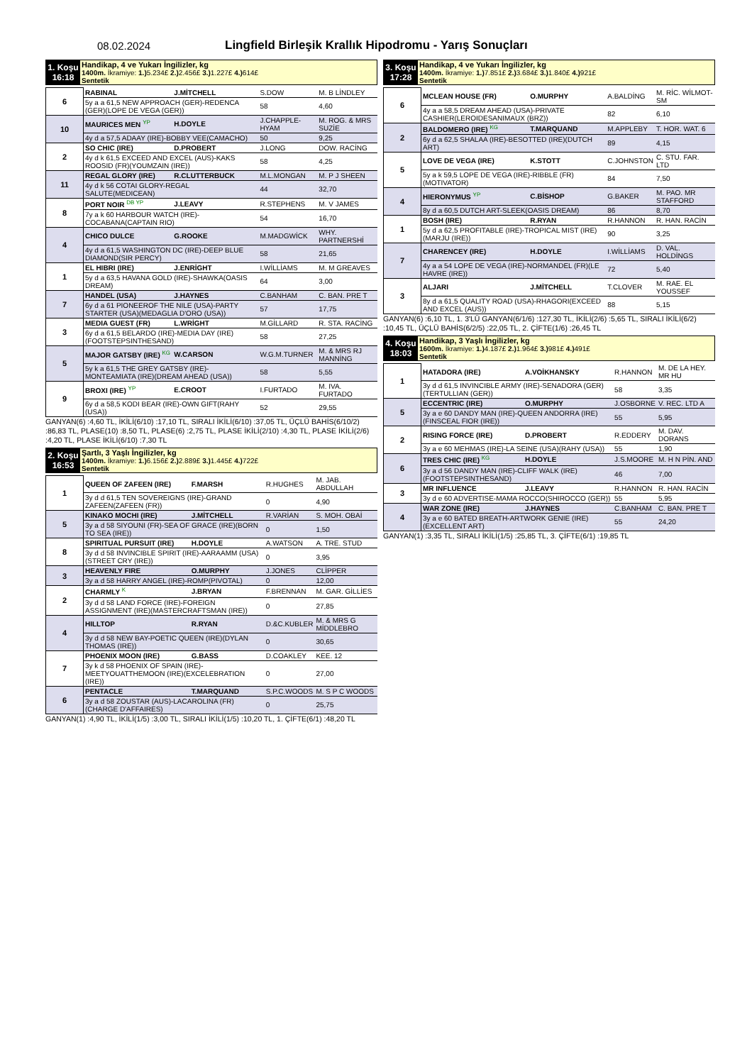08.02.2024
Lingfield Birleşik Krallık Hipodromu - Yarış Sonuçları
1. Koşu
16:18
Handikap, 4 ve Yukarı İngilizler, kg
1400m. İkramiye: 1.) 5.234£ 2.) 2.456£ 3.) 1.227£ 4.) 614£
Sentetik
| 6 | RABINAL | J.MİTCHELL | S.DOW | M. B LİNDLEY |
| | 5y a a 61,5 NEW APPROACH (GER)-REDENCA (GER)(LOPE DE VEGA (GER)) | | 58 | 4,60 |
| 10 | MAURICES MEN YP | H.DOYLE | J.CHAPPLE-HYAM | M. ROG. & MRS SUZİE |
| | 4y d a 57,5 ADAAY (IRE)-BOBBY VEE(CAMACHO) | | 50 | 9,25 |
| 2 | SO CHIC (IRE) | D.PROBERT | J.LONG | DOW. RACİNG |
| | 4y d k 61,5 EXCEED AND EXCEL (AUS)-KAKS ROOSID (FR)(YOUMZAIN (IRE)) | | 58 | 4,25 |
| 11 | REGAL GLORY (IRE) | R.CLUTTERBUCK | M.L.MONGAN | M. P J SHEEN |
| | 4y d k 56 COTAI GLORY-REGAL SALUTE(MEDICEAN) | | 44 | 32,70 |
| 8 | PORT NOIR DB YP | J.LEAVY | R.STEPHENS | M. V JAMES |
| | 7y a k 60 HARBOUR WATCH (IRE)-COCABANA(CAPTAIN RIO) | | 54 | 16,70 |
| 4 | CHICO DULCE | G.ROOKE | M.MADGWİCK | WHY. PARTNERSHİ |
| | 4y d a 61,5 WASHINGTON DC (IRE)-DEEP BLUE DIAMOND(SIR PERCY) | | 58 | 21,65 |
| 1 | EL HIBRI (IRE) | J.ENRİGHT | I.WİLLİAMS | M. M GREAVES |
| | 5y d a 63,5 HAVANA GOLD (IRE)-SHAWKA(OASIS DREAM) | | 64 | 3,00 |
| 7 | HANDEL (USA) | J.HAYNES | C.BANHAM | C. BAN. PRE T |
| | 6y d a 61 PIONEEROF THE NILE (USA)-PARTY STARTER (USA)(MEDAGLIA D'ORO (USA)) | | 57 | 17,75 |
| 3 | MEDIA GUEST (FR) | L.WRİGHT | M.GİLLARD | R. STA. RACİNG |
| | 6y d a 61,5 BELARDO (IRE)-MEDIA DAY (IRE)(FOOTSTEPSINTHESAND) | | 58 | 27,25 |
| 5 | MAJOR GATSBY (IRE) KG | W.CARSON | W.G.M.TURNER | M. & MRS RJ MANNİNG |
| | 5y k a 61,5 THE GREY GATSBY (IRE)-MONTEAMIATA (IRE)(DREAM AHEAD (USA)) | | 58 | 5,55 |
| 9 | BROXI (IRE) YP | E.CROOT | I.FURTADO | M. IVA. FURTADO |
| | 6y d a 58,5 KODI BEAR (IRE)-OWN GIFT(RAHY (USA)) | | 52 | 29,55 |
GANYAN(6) :4,60 TL, İKİLİ(6/10) :17,10 TL, SIRALI İKİLİ(6/10) :37,05 TL, ÜÇLÜ BAHİS(6/10/2) :86,83 TL, PLASE(10) :8,50 TL, PLASE(6) :2,75 TL, PLASE İKİLİ(2/10) :4,30 TL, PLASE İKİLİ(2/6) :4,20 TL, PLASE İKİLİ(6/10) :7,30 TL
2. Koşu
16:53
Şartlı, 3 Yaşlı İngilizler, kg
1400m. İkramiye: 1.) 6.156£ 2.) 2.889£ 3.) 1.445£ 4.) 722£
Sentetik
| 1 | QUEEN OF ZAFEEN (IRE) | F.MARSH | R.HUGHES | M. JAB. ABDULLAH |
| | 3y d d 61,5 TEN SOVEREIGNS (IRE)-GRAND ZAFEEN(ZAFEEN (FR)) | | 0 | 4,90 |
| 5 | KINAKO MOCHI (IRE) | J.MİTCHELL | R.VARİAN | S. MOH. OBAİ |
| | 3y a d 58 SIYOUNI (FR)-SEA OF GRACE (IRE)(BORN TO SEA (IRE)) | | 0 | 1,50 |
| 8 | SPIRITUAL PURSUIT (IRE) | H.DOYLE | A.WATSON | A. TRE. STUD |
| | 3y d d 58 INVINCIBLE SPIRIT (IRE)-AARAAMM (USA)(STREET CRY (IRE)) | | 0 | 3,95 |
| 3 | HEAVENLY FIRE | O.MURPHY | J.JONES | CLİPPER |
| | 3y a d 58 HARRY ANGEL (IRE)-ROMP(PIVOTAL) | | 0 | 12,00 |
| 2 | CHARMLY K | J.BRYAN | F.BRENNAN | M. GAR. GİLLİES |
| | 3y d d 58 LAND FORCE (IRE)-FOREIGN ASSIGNMENT (IRE)(MASTERCRAFTSMAN (IRE)) | | 0 | 27,85 |
| 4 | HILLTOP | R.RYAN | D.&C.KUBLER | M. & MRS G MİDDLEBRO |
| | 3y d d 58 NEW BAY-POETIC QUEEN (IRE)(DYLAN THOMAS (IRE)) | | 0 | 30,65 |
| 7 | PHOENIX MOON (IRE) | G.BASS | D.COAKLEY | KEE. 12 |
| | 3y k d 58 PHOENIX OF SPAIN (IRE)-MEETYOUATTHEMOON (IRE)(EXCELEBRATION (IRE)) | | 0 | 27,00 |
| 6 | PENTACLE | T.MARQUAND | S.P.C.WOODS | M. S P C WOODS |
| | 3y a d 58 ZOUSTAR (AUS)-LACAROLINA (FR)(CHARGE D'AFFAIRES) | | 0 | 25,75 |
GANYAN(1) :4,90 TL, İKİLİ(1/5) :3,00 TL, SIRALI İKİLİ(1/5) :10,20 TL, 1. ÇİFTE(6/1) :48,20 TL
3. Koşu
17:28
Handikap, 4 ve Yukarı İngilizler, kg
1400m. İkramiye: 1.) 7.851£ 2.) 3.684£ 3.) 1.840£ 4.) 921£
Sentetik
| 6 | MCLEAN HOUSE (FR) | O.MURPHY | A.BALDİNG | M. RİC. WİLMOT-SM |
| | 4y a a 58,5 DREAM AHEAD (USA)-PRIVATE CASHIER(LEROIDESANIMAUX (BRZ)) | | 82 | 6,10 |
| 2 | BALDOMERO (IRE) KG | T.MARQUAND | M.APPLEBY | T. HOR. WAT. 6 |
| | 6y d a 62,5 SHALAA (IRE)-BESOTTED (IRE)(DUTCH ART) | | 89 | 4,15 |
| 5 | LOVE DE VEGA (IRE) | K.STOTT | C.JOHNSTON | C. STU. FAR. LTD |
| | 5y a k 59,5 LOPE DE VEGA (IRE)-RIBBLE (FR)(MOTIVATOR) | | 84 | 7,50 |
| 4 | HIERONYMUS YP | C.BİSHOP | G.BAKER | M. PAO. MR STAFFORD |
| | 8y d a 60,5 DUTCH ART-SLEEK(OASIS DREAM) | | 86 | 8,70 |
| 1 | BOSH (IRE) | R.RYAN | R.HANNON | R. HAN. RACİN |
| | 5y d a 62,5 PROFITABLE (IRE)-TROPICAL MIST (IRE)(MARJU (IRE)) | | 90 | 3,25 |
| 7 | CHARENCEY (IRE) | H.DOYLE | I.WİLLİAMS | D. VAL. HOLDİNGS |
| | 4y a a 54 LOPE DE VEGA (IRE)-NORMANDEL (FR)(LE HAVRE (IRE)) | | 72 | 5,40 |
| 3 | ALJARI | J.MİTCHELL | T.CLOVER | M. RAE. EL YOUSSEF |
| | 8y d a 61,5 QUALITY ROAD (USA)-RHAGORI(EXCEED AND EXCEL (AUS)) | | 88 | 5,15 |
GANYAN(6) :6,10 TL, 1. 3'LÜ GANYAN(6/1/6) :127,30 TL, İKİLİ(2/6) :5,65 TL, SIRALI İKİLİ(6/2) :10,45 TL, ÜÇLÜ BAHİS(6/2/5) :22,05 TL, 2. ÇİFTE(1/6) :26,45 TL
4. Koşu
18:03
Handikap, 3 Yaşlı İngilizler, kg
1600m. İkramiye: 1.) 4.187£ 2.) 1.964£ 3.) 981£ 4.) 491£
Sentetik
| 1 | HATADORA (IRE) | A.VOİKHANSKY | R.HANNON | M. DE LA HEY. MR HU |
| | 3y d d 61,5 INVINCIBLE ARMY (IRE)-SENADORA (GER)(TERTULLIAN (GER)) | | 58 | 3,35 |
| 5 | ECCENTRIC (IRE) | O.MURPHY | J.OSBORNE | V. REC. LTD A |
| | 3y a e 60 DANDY MAN (IRE)-QUEEN ANDORRA (IRE)(FINSCEAL FIOR (IRE)) | | 55 | 5,95 |
| 2 | RISING FORCE (IRE) | D.PROBERT | R.EDDERY | M. DAV. DORANS |
| | 3y a e 60 MEHMAS (IRE)-LA SEINE (USA)(RAHY (USA)) | | 55 | 1,90 |
| 6 | TRES CHIC (IRE) KG | H.DOYLE | J.S.MOORE | M. H N PİN. AND |
| | 3y a d 56 DANDY MAN (IRE)-CLIFF WALK (IRE)(FOOTSTEPSINTHESAND) | | 46 | 7,00 |
| 3 | MR INFLUENCE | J.LEAVY | R.HANNON | R. HAN. RACİN |
| | 3y d e 60 ADVERTISE-MAMA ROCCO(SHIROCCO (GER)) | | 55 | 5,95 |
| 4 | WAR ZONE (IRE) | J.HAYNES | C.BANHAM | C. BAN. PRE T |
| | 3y a e 60 BATED BREATH-ARTWORK GENIE (IRE)(EXCELLENT ART) | | 55 | 24,20 |
GANYAN(1) :3,35 TL, SIRALI İKİLİ(1/5) :25,85 TL, 3. ÇİFTE(6/1) :19,85 TL